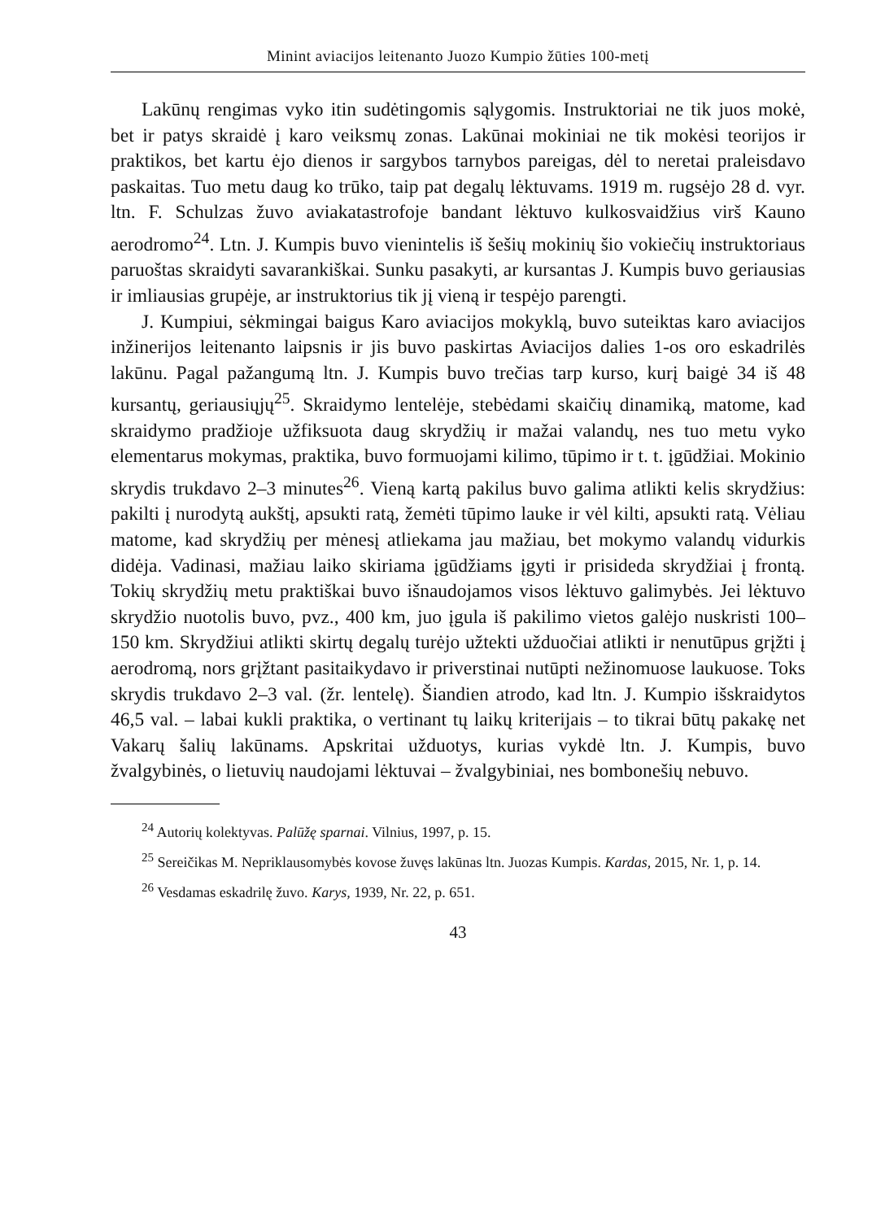Minint aviacijos leitenanto Juozo Kumpio žūties 100-metį
Lakūnų rengimas vyko itin sudėtingomis sąlygomis. Instruktoriai ne tik juos mokė, bet ir patys skraidė į karo veiksmų zonas. Lakūnai mokiniai ne tik mokėsi teorijos ir praktikos, bet kartu ėjo dienos ir sargybos tarnybos pareigas, dėl to neretai praleisdavo paskaitas. Tuo metu daug ko trūko, taip pat degalų lėktuvams. 1919 m. rugsėjo 28 d. vyr. ltn. F. Schulzas žuvo aviakatastrofoje bandant lėktuvo kulkosvaidžius virš Kauno aerodromo<sup>24</sup>. Ltn. J. Kumpis buvo vienintelis iš šešių mokinių šio vokiečių instruktoriaus paruoštas skraidyti savarankiškai. Sunku pasakyti, ar kursantas J. Kumpis buvo geriausias ir imliausias grupėje, ar instruktorius tik jį vieną ir tespėjo parengti.
J. Kumpiui, sėkmingai baigus Karo aviacijos mokyklą, buvo suteiktas karo aviacijos inžinerijos leitenanto laipsnis ir jis buvo paskirtas Aviacijos dalies 1-os oro eskadrilės lakūnu. Pagal pažangumą ltn. J. Kumpis buvo trečias tarp kurso, kurį baigė 34 iš 48 kursantų, geriausiųjų<sup>25</sup>. Skraidymo lentelėje, stebėdami skaičių dinamiką, matome, kad skraidymo pradžioje užfiksuota daug skrydžių ir mažai valandų, nes tuo metu vyko elementarus mokymas, praktika, buvo formuojami kilimo, tūpimo ir t. t. įgūdžiai. Mokinio skrydis trukdavo 2–3 minutes<sup>26</sup>. Vieną kartą pakilus buvo galima atlikti kelis skrydžius: pakilti į nurodytą aukštį, apsukti ratą, žemėti tūpimo lauke ir vėl kilti, apsukti ratą. Vėliau matome, kad skrydžių per mėnesį atliekama jau mažiau, bet mokymo valandų vidurkis didėja. Vadinasi, mažiau laiko skiriama įgūdžiams įgyti ir prisideda skrydžiai į frontą. Tokių skrydžių metu praktiškai buvo išnaudojamos visos lėktuvo galimybės. Jei lėktuvo skrydžio nuotolis buvo, pvz., 400 km, juo įgula iš pakilimo vietos galėjo nuskristi 100–150 km. Skrydžiui atlikti skirtų degalų turėjo užtekti užduočiai atlikti ir nenutūpus grįžti į aerodromą, nors grįžtant pasitaikydavo ir priverstinai nutūpti nežinomuose laukuose. Toks skrydis trukdavo 2–3 val. (žr. lentelę). Šiandien atrodo, kad ltn. J. Kumpio išskraidytos 46,5 val. – labai kukli praktika, o vertinant tų laikų kriterijais – to tikrai būtų pakakę net Vakarų šalių lakūnams. Apskritai užduotys, kurias vykdė ltn. J. Kumpis, buvo žvalgybinės, o lietuvių naudojami lėktuvai – žvalgybiniai, nes bombonešių nebuvo.
<sup>24</sup> Autorių kolektyvas. Palūžę sparnai. Vilnius, 1997, p. 15.
<sup>25</sup> Sereičikas M. Nepriklausomybės kovose žuvęs lakūnas ltn. Juozas Kumpis. Kardas, 2015, Nr. 1, p. 14.
<sup>26</sup> Vesdamas eskadrilę žuvo. Karys, 1939, Nr. 22, p. 651.
43